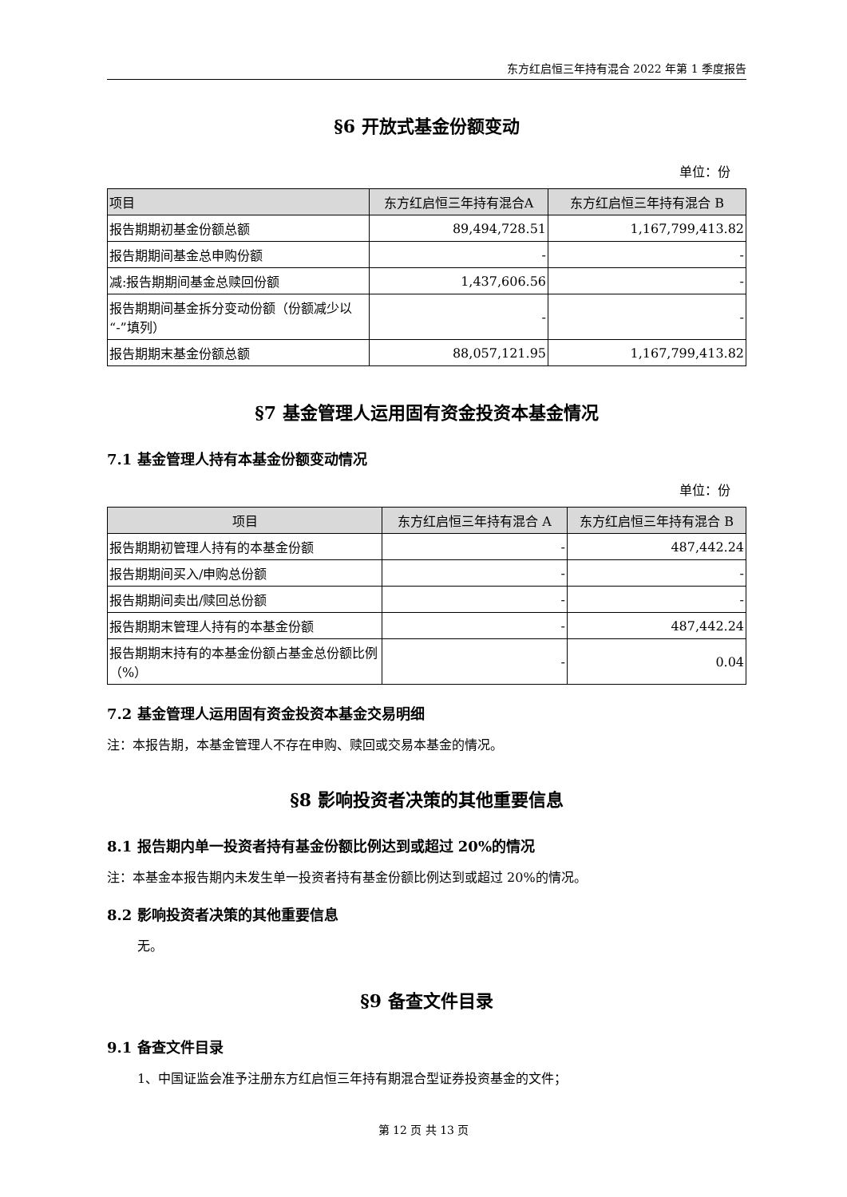东方红启恒三年持有混合 2022 年第 1 季度报告
§6 开放式基金份额变动
单位：份
| 项目 | 东方红启恒三年持有混合A | 东方红启恒三年持有混合 B |
| --- | --- | --- |
| 报告期期初基金份额总额 | 89,494,728.51 | 1,167,799,413.82 |
| 报告期期间基金总申购份额 | - | - |
| 减:报告期期间基金总赎回份额 | 1,437,606.56 | - |
| 报告期期间基金拆分变动份额（份额减少以“-”填列） | - | - |
| 报告期期末基金份额总额 | 88,057,121.95 | 1,167,799,413.82 |
§7 基金管理人运用固有资金投资本基金情况
7.1 基金管理人持有本基金份额变动情况
单位：份
| 项目 | 东方红启恒三年持有混合 A | 东方红启恒三年持有混合 B |
| --- | --- | --- |
| 报告期期初管理人持有的本基金份额 | - | 487,442.24 |
| 报告期期间买入/申购总份额 | - | - |
| 报告期期间卖出/赎回总份额 | - | - |
| 报告期期末管理人持有的本基金份额 | - | 487,442.24 |
| 报告期期末持有的本基金份额占基金总份额比例（%） | - | 0.04 |
7.2 基金管理人运用固有资金投资本基金交易明细
注：本报告期，本基金管理人不存在申购、赎回或交易本基金的情况。
§8 影响投资者决策的其他重要信息
8.1 报告期内单一投资者持有基金份额比例达到或超过 20%的情况
注：本基金本报告期内未发生单一投资者持有基金份额比例达到或超过 20%的情况。
8.2 影响投资者决策的其他重要信息
无。
§9 备查文件目录
9.1 备查文件目录
1、中国证监会准予注册东方红启恒三年持有期混合型证券投资基金的文件；
第 12 页 共 13 页